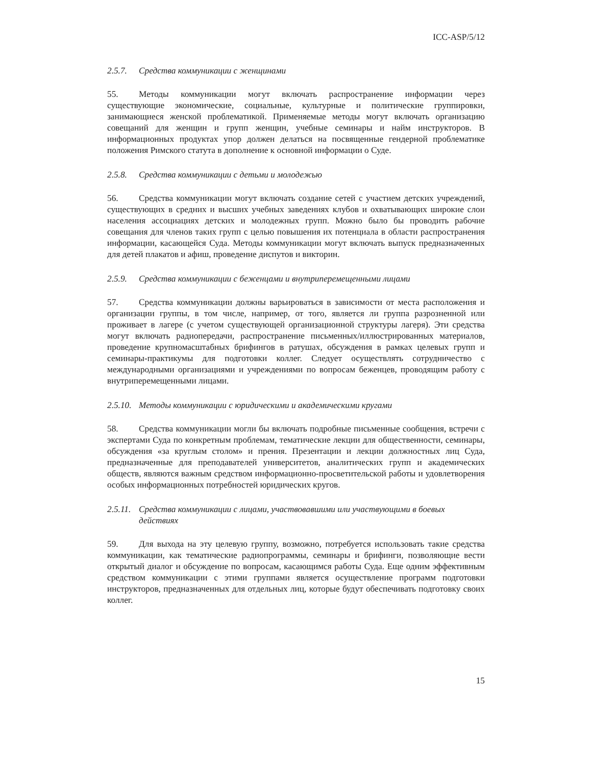ICC-ASP/5/12
2.5.7. Средства коммуникации с женщинами
55. Методы коммуникации могут включать распространение информации через существующие экономические, социальные, культурные и политические группировки, занимающиеся женской проблематикой. Применяемые методы могут включать организацию совещаний для женщин и групп женщин, учебные семинары и найм инструкторов. В информационных продуктах упор должен делаться на посвященные гендерной проблематике положения Римского статута в дополнение к основной информации о Суде.
2.5.8. Средства коммуникации с детьми и молодежью
56. Средства коммуникации могут включать создание сетей с участием детских учреждений, существующих в средних и высших учебных заведениях клубов и охватывающих широкие слои населения ассоциациях детских и молодежных групп. Можно было бы проводить рабочие совещания для членов таких групп с целью повышения их потенциала в области распространения информации, касающейся Суда. Методы коммуникации могут включать выпуск предназначенных для детей плакатов и афиш, проведение диспутов и викторин.
2.5.9. Средства коммуникации с беженцами и внутриперемещенными лицами
57. Средства коммуникации должны варьироваться в зависимости от места расположения и организации группы, в том числе, например, от того, является ли группа разрозненной или проживает в лагере (с учетом существующей организационной структуры лагеря). Эти средства могут включать радиопередачи, распространение письменных/иллюстрированных материалов, проведение крупномасштабных брифингов в ратушах, обсуждения в рамках целевых групп и семинары-практикумы для подготовки коллег. Следует осуществлять сотрудничество с международными организациями и учреждениями по вопросам беженцев, проводящим работу с внутриперемещенными лицами.
2.5.10. Методы коммуникации с юридическими и академическими кругами
58. Средства коммуникации могли бы включать подробные письменные сообщения, встречи с экспертами Суда по конкретным проблемам, тематические лекции для общественности, семинары, обсуждения «за круглым столом» и прения. Презентации и лекции должностных лиц Суда, предназначенные для преподавателей университетов, аналитических групп и академических обществ, являются важным средством информационно-просветительской работы и удовлетворения особых информационных потребностей юридических кругов.
2.5.11. Средства коммуникации с лицами, участвовавшими или участвующими в боевых действиях
59. Для выхода на эту целевую группу, возможно, потребуется использовать такие средства коммуникации, как тематические радиопрограммы, семинары и брифинги, позволяющие вести открытый диалог и обсуждение по вопросам, касающимся работы Суда. Еще одним эффективным средством коммуникации с этими группами является осуществление программ подготовки инструкторов, предназначенных для отдельных лиц, которые будут обеспечивать подготовку своих коллег.
15